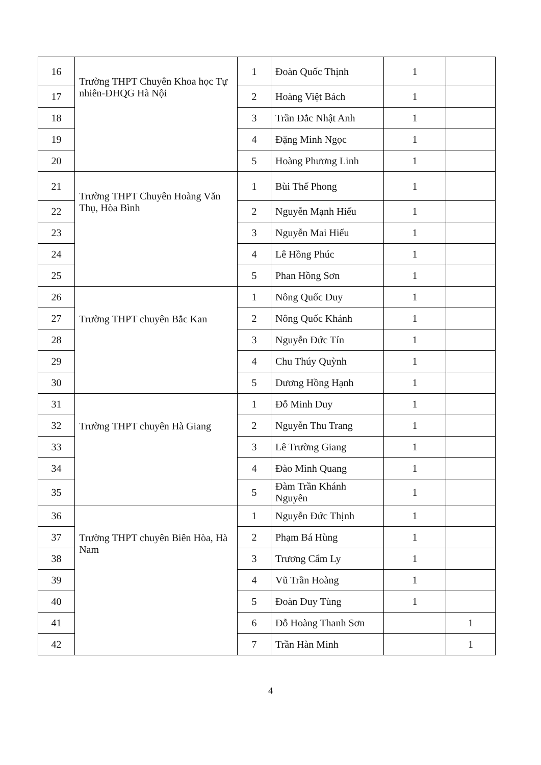| 16 | Trường THPT Chuyên Khoa học Tự nhiên-ĐHQG Hà Nội | 1 | Đoàn Quốc Thịnh | 1 | |
| 17 | | 2 | Hoàng Việt Bách | 1 | |
| 18 | | 3 | Trần Đắc Nhật Anh | 1 | |
| 19 | | 4 | Đặng Minh Ngọc | 1 | |
| 20 | | 5 | Hoàng Phương Linh | 1 | |
| 21 | Trường THPT Chuyên Hoàng Văn Thụ, Hòa Bình | 1 | Bùi Thế Phong | 1 | |
| 22 | | 2 | Nguyễn Mạnh Hiếu | 1 | |
| 23 | | 3 | Nguyễn Mai Hiếu | 1 | |
| 24 | | 4 | Lê Hồng Phúc | 1 | |
| 25 | | 5 | Phan Hồng Sơn | 1 | |
| 26 | Trường THPT chuyên Bắc Kan | 1 | Nông Quốc Duy | 1 | |
| 27 | | 2 | Nông Quốc Khánh | 1 | |
| 28 | | 3 | Nguyễn Đức Tín | 1 | |
| 29 | | 4 | Chu Thúy Quỳnh | 1 | |
| 30 | | 5 | Dương Hồng Hạnh | 1 | |
| 31 | Trường THPT chuyên Hà Giang | 1 | Đỗ Minh Duy | 1 | |
| 32 | | 2 | Nguyễn Thu Trang | 1 | |
| 33 | | 3 | Lê Trường Giang | 1 | |
| 34 | | 4 | Đào Minh Quang | 1 | |
| 35 | | 5 | Đàm Trần Khánh Nguyên | 1 | |
| 36 | Trường THPT chuyên Biên Hòa, Hà Nam | 1 | Nguyễn Đức Thịnh | 1 | |
| 37 | | 2 | Phạm Bá Hùng | 1 | |
| 38 | | 3 | Trương Cẩm Ly | 1 | |
| 39 | | 4 | Vũ Trần Hoàng | 1 | |
| 40 | | 5 | Đoàn Duy Tùng | 1 | |
| 41 | | 6 | Đỗ Hoàng Thanh Sơn | | 1 |
| 42 | | 7 | Trần Hàn Minh | | 1 |
4